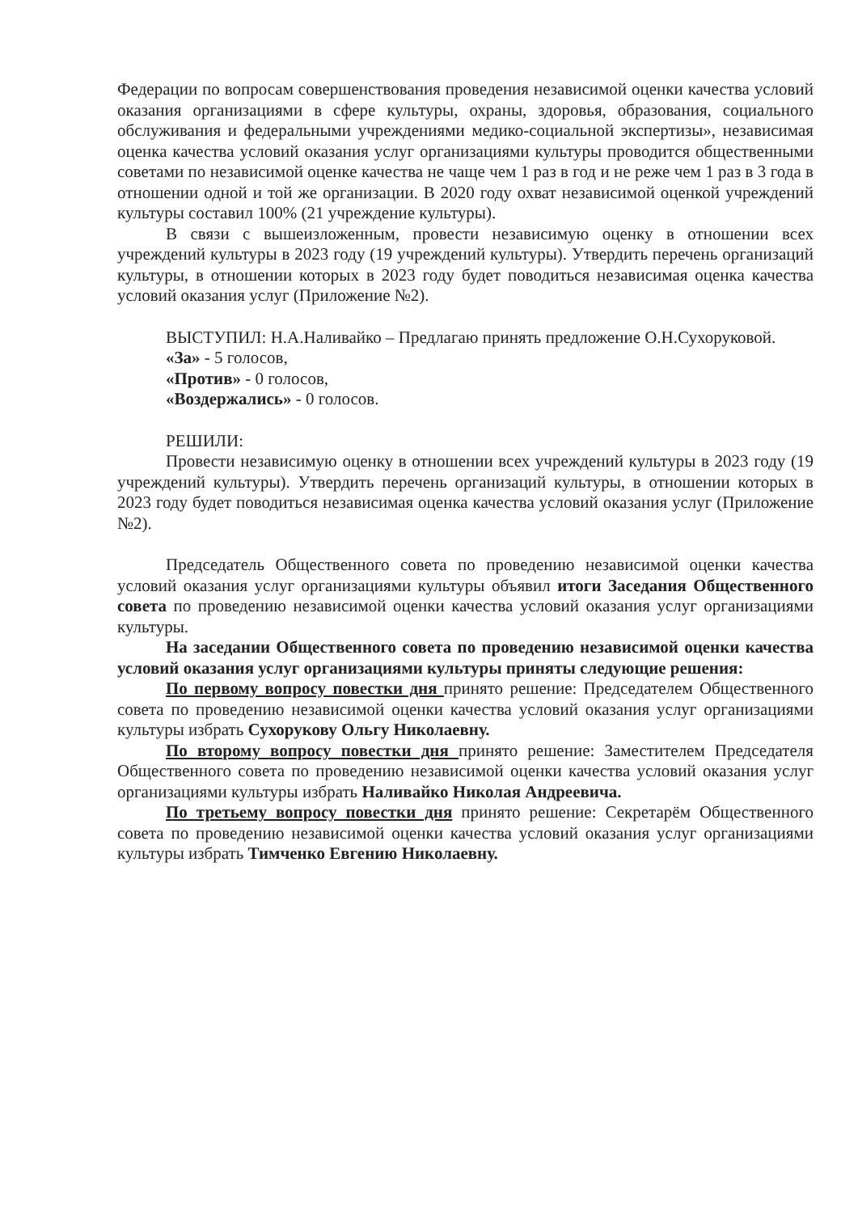Федерации по вопросам совершенствования проведения независимой оценки качества условий оказания организациями в сфере культуры, охраны, здоровья, образования, социального обслуживания и федеральными учреждениями медико-социальной экспертизы», независимая оценка качества условий оказания услуг организациями культуры проводится общественными советами по независимой оценке качества не чаще чем 1 раз в год и не реже чем 1 раз в 3 года в отношении одной и той же организации. В 2020 году охват независимой оценкой учреждений культуры составил 100% (21 учреждение культуры).
В связи с вышеизложенным, провести независимую оценку в отношении всех учреждений культуры в 2023 году (19 учреждений культуры). Утвердить перечень организаций культуры, в отношении которых в 2023 году будет поводиться независимая оценка качества условий оказания услуг (Приложение №2).
ВЫСТУПИЛ: Н.А.Наливайко – Предлагаю принять предложение О.Н.Сухоруковой.
«За» - 5 голосов,
«Против» - 0 голосов,
«Воздержались» - 0 голосов.
РЕШИЛИ:
Провести независимую оценку в отношении всех учреждений культуры в 2023 году (19 учреждений культуры). Утвердить перечень организаций культуры, в отношении которых в 2023 году будет поводиться независимая оценка качества условий оказания услуг (Приложение №2).
Председатель Общественного совета по проведению независимой оценки качества условий оказания услуг организациями культуры объявил итоги Заседания Общественного совета по проведению независимой оценки качества условий оказания услуг организациями культуры.
На заседании Общественного совета по проведению независимой оценки качества условий оказания услуг организациями культуры приняты следующие решения:
По первому вопросу повестки дня принято решение: Председателем Общественного совета по проведению независимой оценки качества условий оказания услуг организациями культуры избрать Сухорукову Ольгу Николаевну.
По второму вопросу повестки дня принято решение: Заместителем Председателя Общественного совета по проведению независимой оценки качества условий оказания услуг организациями культуры избрать Наливайко Николая Андреевича.
По третьему вопросу повестки дня принято решение: Секретарём Общественного совета по проведению независимой оценки качества условий оказания услуг организациями культуры избрать Тимченко Евгению Николаевну.